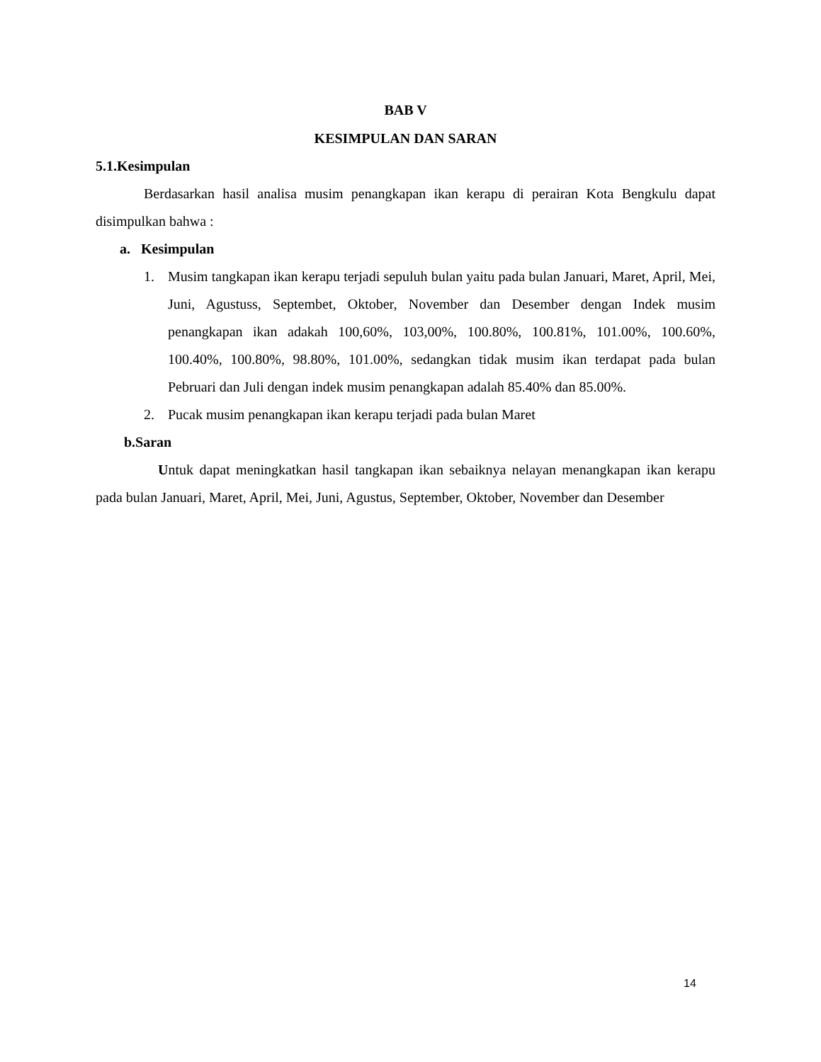BAB V
KESIMPULAN DAN SARAN
5.1.Kesimpulan
Berdasarkan hasil analisa musim penangkapan ikan kerapu di perairan Kota Bengkulu dapat disimpulkan bahwa :
a. Kesimpulan
1. Musim tangkapan ikan kerapu terjadi sepuluh bulan yaitu pada bulan Januari, Maret, April, Mei, Juni, Agustuss, Septembet, Oktober, November dan Desember dengan Indek musim penangkapan ikan adakah 100,60%, 103,00%, 100.80%, 100.81%, 101.00%, 100.60%, 100.40%, 100.80%, 98.80%, 101.00%, sedangkan tidak musim ikan terdapat pada bulan Pebruari dan Juli dengan indek musim penangkapan adalah 85.40% dan 85.00%.
2. Pucak musim penangkapan ikan kerapu terjadi pada bulan Maret
b.Saran
Untuk dapat meningkatkan hasil tangkapan ikan sebaiknya nelayan menangkapan ikan kerapu pada bulan Januari, Maret, April, Mei, Juni, Agustus, September, Oktober, November dan Desember
14